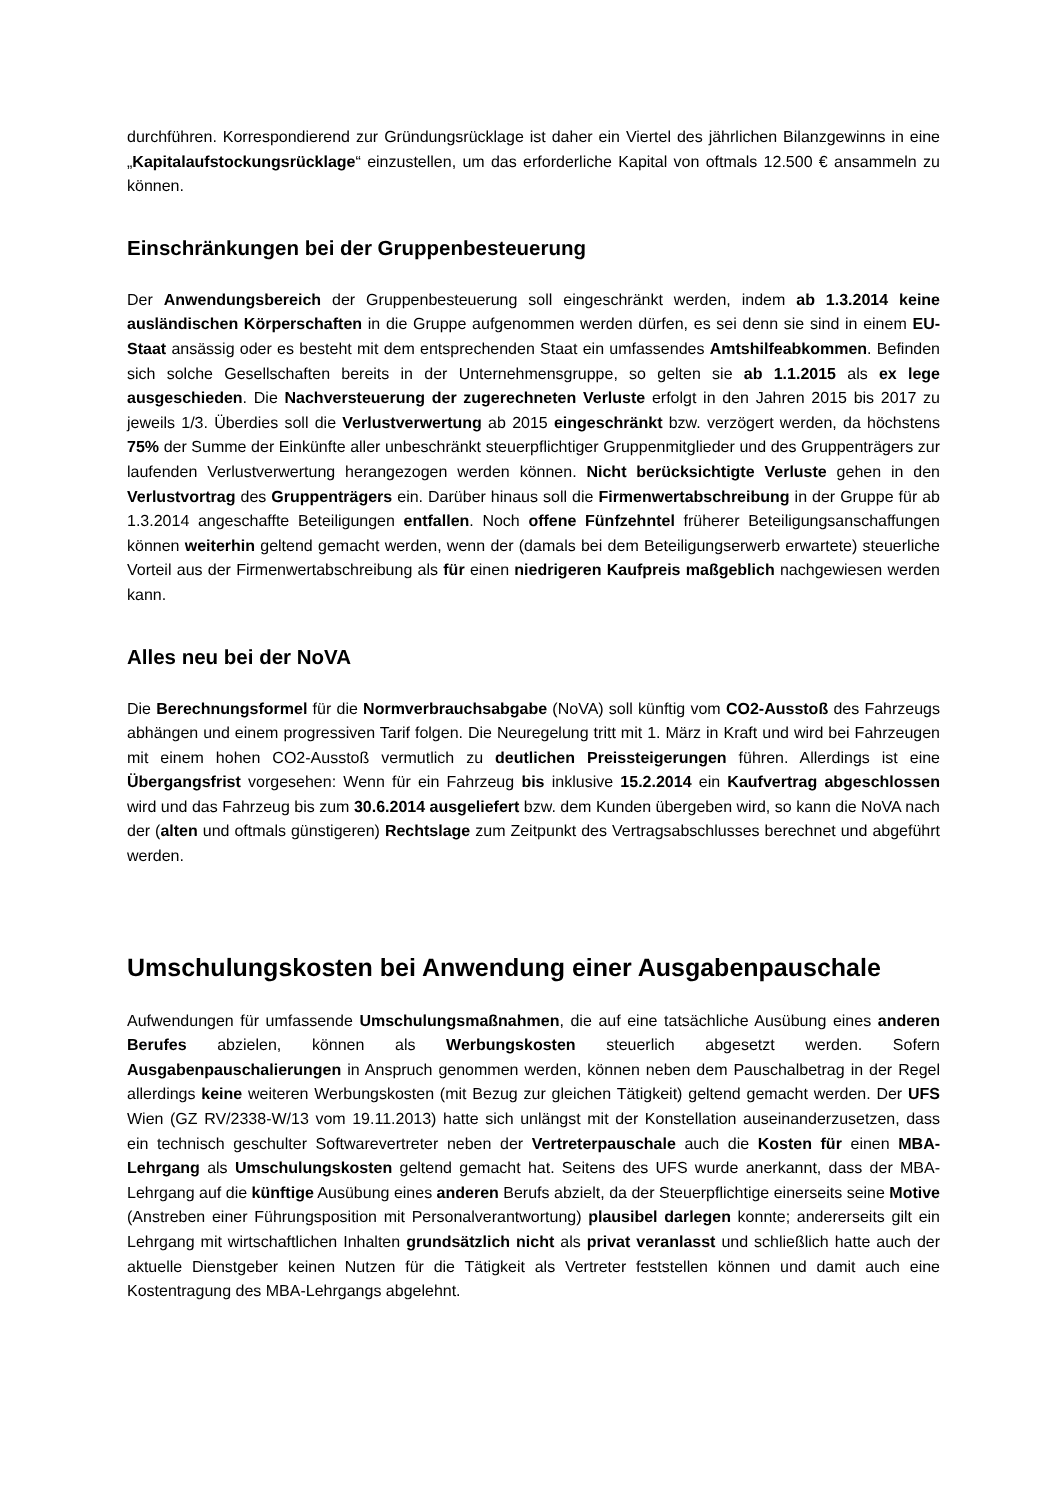durchführen. Korrespondierend zur Gründungsrücklage ist daher ein Viertel des jährlichen Bilanzgewinns in eine „Kapitalaufstockungsrücklage“ einzustellen, um das erforderliche Kapital von oftmals 12.500 € ansammeln zu können.
Einschränkungen bei der Gruppenbesteuerung
Der Anwendungsbereich der Gruppenbesteuerung soll eingeschränkt werden, indem ab 1.3.2014 keine ausländischen Körperschaften in die Gruppe aufgenommen werden dürfen, es sei denn sie sind in einem EU-Staat ansässig oder es besteht mit dem entsprechenden Staat ein umfassendes Amtshilfeabkommen. Befinden sich solche Gesellschaften bereits in der Unternehmensgruppe, so gelten sie ab 1.1.2015 als ex lege ausgeschieden. Die Nachversteuerung der zugerechneten Verluste erfolgt in den Jahren 2015 bis 2017 zu jeweils 1/3. Überdies soll die Verlustverwertung ab 2015 eingeschränkt bzw. verzögert werden, da höchstens 75% der Summe der Einkünfte aller unbeschränkt steuerpflichtiger Gruppenmitglieder und des Gruppenträgers zur laufenden Verlustverwertung herangezogen werden können. Nicht berücksichtigte Verluste gehen in den Verlustvortrag des Gruppenträgers ein. Darüber hinaus soll die Firmenwertabschreibung in der Gruppe für ab 1.3.2014 angeschaffte Beteiligungen entfallen. Noch offene Fünfzehntel früherer Beteiligungsanschaffungen können weiterhin geltend gemacht werden, wenn der (damals bei dem Beteiligungserwerb erwartete) steuerliche Vorteil aus der Firmenwertabschreibung als für einen niedrigeren Kaufpreis maßgeblich nachgewiesen werden kann.
Alles neu bei der NoVA
Die Berechnungsformel für die Normverbrauchsabgabe (NoVA) soll künftig vom CO2-Ausstoß des Fahrzeugs abhängen und einem progressiven Tarif folgen. Die Neuregelung tritt mit 1. März in Kraft und wird bei Fahrzeugen mit einem hohen CO2-Ausstoß vermutlich zu deutlichen Preissteigerungen führen. Allerdings ist eine Übergangsfrist vorgesehen: Wenn für ein Fahrzeug bis inklusive 15.2.2014 ein Kaufvertrag abgeschlossen wird und das Fahrzeug bis zum 30.6.2014 ausgeliefert bzw. dem Kunden übergeben wird, so kann die NoVA nach der (alten und oftmals günstigeren) Rechtslage zum Zeitpunkt des Vertragsabschlusses berechnet und abgeführt werden.
Umschulungskosten bei Anwendung einer Ausgabenpauschale
Aufwendungen für umfassende Umschulungsmaßnahmen, die auf eine tatsächliche Ausübung eines anderen Berufes abzielen, können als Werbungskosten steuerlich abgesetzt werden. Sofern Ausgabenpauschalierungen in Anspruch genommen werden, können neben dem Pauschalbetrag in der Regel allerdings keine weiteren Werbungskosten (mit Bezug zur gleichen Tätigkeit) geltend gemacht werden. Der UFS Wien (GZ RV/2338-W/13 vom 19.11.2013) hatte sich unlängst mit der Konstellation auseinanderzusetzen, dass ein technisch geschulter Softwarevertreter neben der Vertreterpauschale auch die Kosten für einen MBA-Lehrgang als Umschulungskosten geltend gemacht hat. Seitens des UFS wurde anerkannt, dass der MBA-Lehrgang auf die künftige Ausübung eines anderen Berufs abzielt, da der Steuerpflichtige einerseits seine Motive (Anstreben einer Führungsposition mit Personalverantwortung) plausibel darlegen konnte; andererseits gilt ein Lehrgang mit wirtschaftlichen Inhalten grundsätzlich nicht als privat veranlasst und schließlich hatte auch der aktuelle Dienstgeber keinen Nutzen für die Tätigkeit als Vertreter feststellen können und damit auch eine Kostentragung des MBA-Lehrgangs abgelehnt.